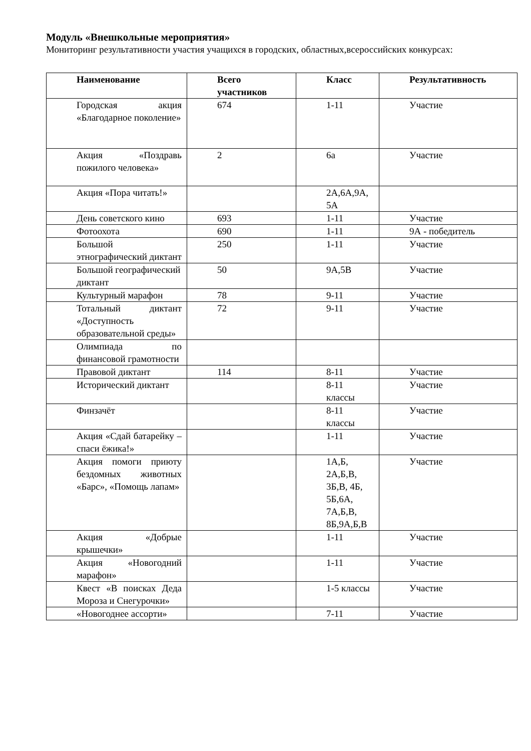Модуль «Внешкольные мероприятия»
Мониторинг результативности участия учащихся в городских, областных,всероссийских конкурсах:
| Наименование | Всего участников | Класс | Результативность |
| --- | --- | --- | --- |
| Городская акция «Благодарное поколение» | 674 | 1-11 | Участие |
| Акция «Поздравь пожилого человека» | 2 | 6а | Участие |
| Акция «Пора читать!» | | 2А,6А,9А, 5А | |
| День советского кино | 693 | 1-11 | Участие |
| Фотоохота | 690 | 1-11 | 9А - победитель |
| Большой этнографический диктант | 250 | 1-11 | Участие |
| Большой географический диктант | 50 | 9А,5В | Участие |
| Культурный марафон | 78 | 9-11 | Участие |
| Тотальный диктант «Доступность образовательной среды» | 72 | 9-11 | Участие |
| Олимпиада по финансовой грамотности | | | |
| Правовой диктант | 114 | 8-11 | Участие |
| Исторический диктант | | 8-11 классы | Участие |
| Финзачёт | | 8-11 классы | Участие |
| Акция «Сдай батарейку – спаси ёжика!» | | 1-11 | Участие |
| Акция помоги приюту бездомных животных «Барс», «Помощь лапам» | | 1А,Б, 2А,Б,В, 3Б,В, 4Б, 5Б,6А, 7А,Б,В, 8Б,9А,Б,В | Участие |
| Акция «Добрые крышечки» | | 1-11 | Участие |
| Акция «Новогодний марафон» | | 1-11 | Участие |
| Квест «В поисках Деда Мороза и Снегурочки» | | 1-5 классы | Участие |
| «Новогоднее ассорти» | | 7-11 | Участие |